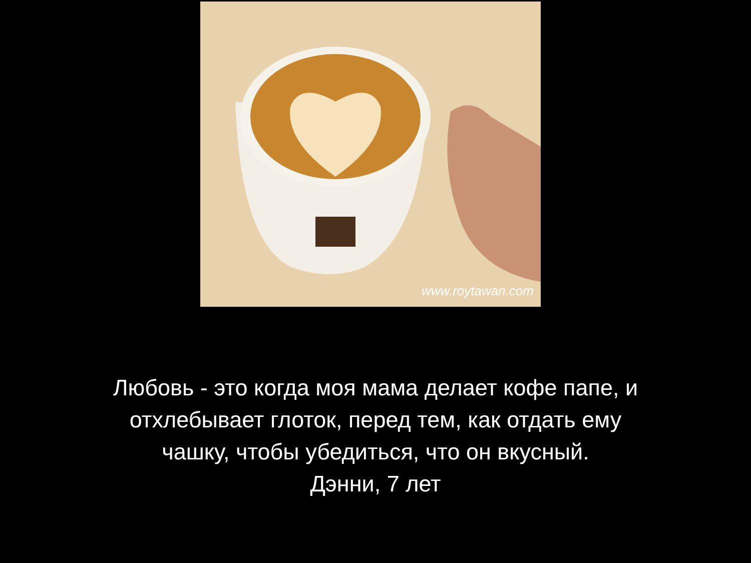www.roytawan.com
Любовь - это когда моя мама делает кофе папе, и
отхлебывает глоток, перед тем, как отдать ему
чашку, чтобы убедиться, что он вкусный.
Дэнни, 7 лет